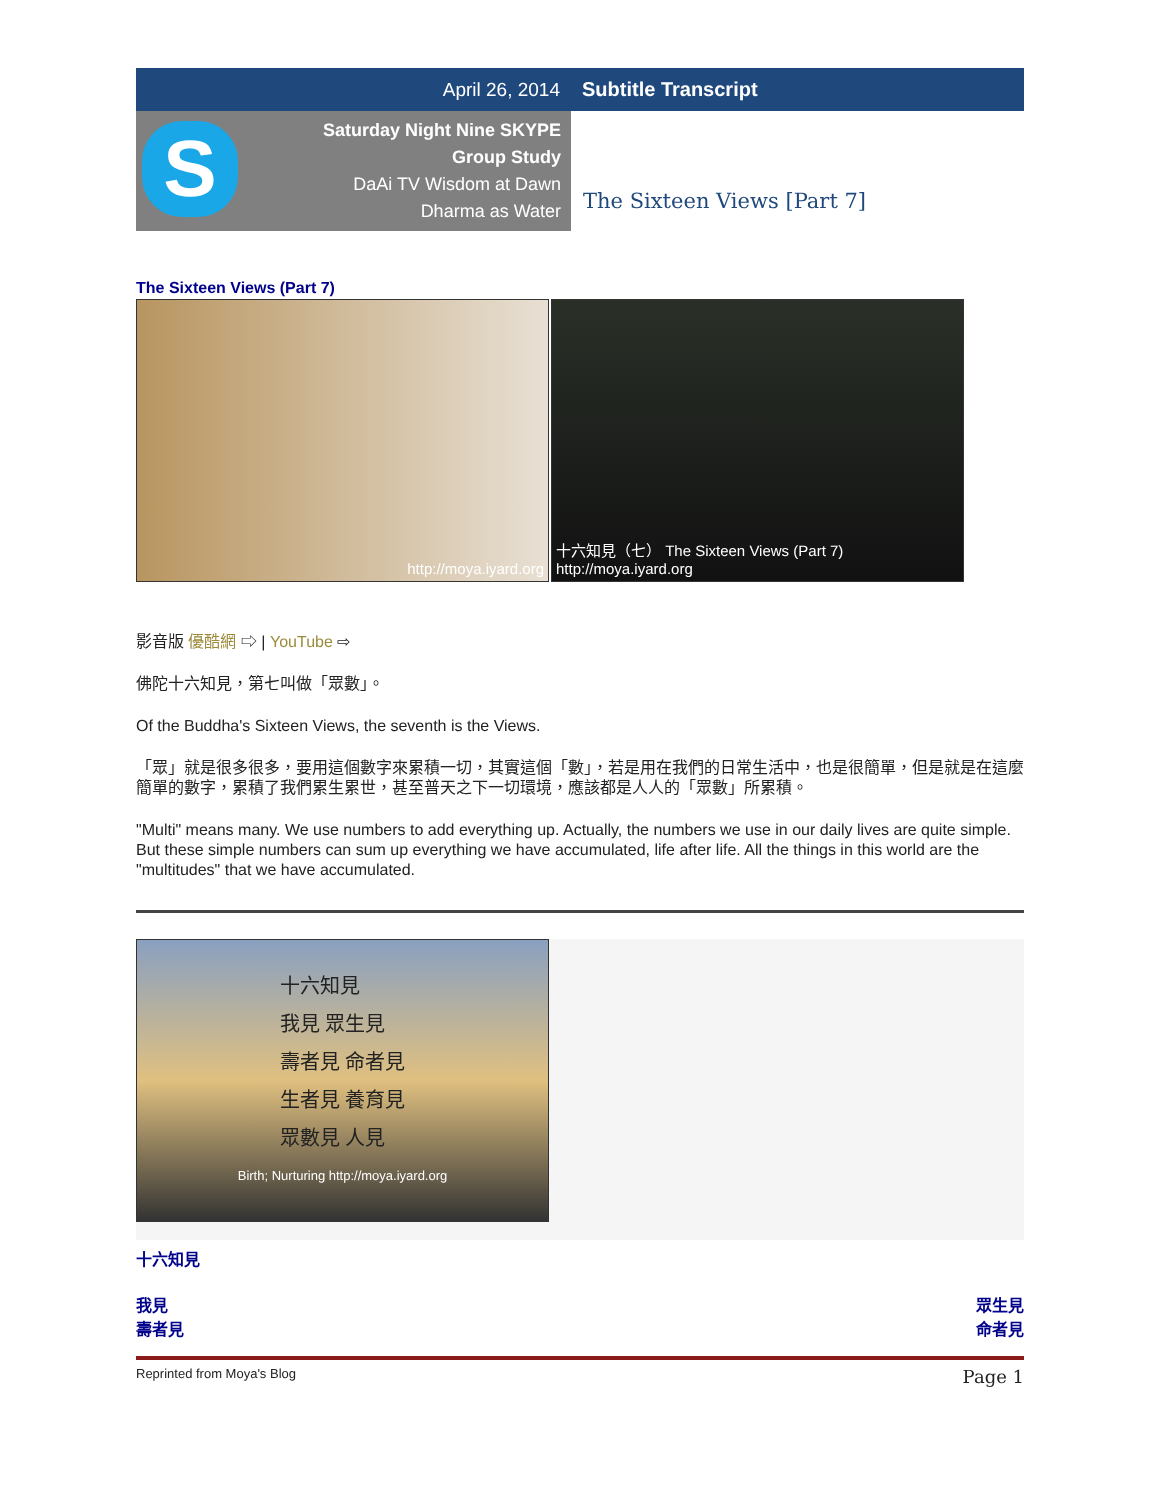April 26, 2014 Subtitle Transcript
S
Saturday Night Nine SKYPE
Group Study
DaAi TV Wisdom at Dawn
Dharma as Water
The Sixteen Views [Part 7]
The Sixteen Views (Part 7)
http://moya.iyard.org 十六知見（七） The Sixteen Views (Part 7) http://moya.iyard.org
影音版 優酷網 ⇨ | YouTube ⇨
佛陀十六知見，第七叫做「眾數」。
Of the Buddha's Sixteen Views, the seventh is the Views.
「眾」就是很多很多，要用這個數字來累積一切，其實這個「數」，若是用在我們的日常生活中，也是很簡單，但是就是在這麼簡單的數字，累積了我們累生累世，甚至普天之下一切環境，應該都是人人的「眾數」所累積。
"Multi" means many. We use numbers to add everything up. Actually, the numbers we use in our daily lives are quite simple. But these simple numbers can sum up everything we have accumulated, life after life. All the things in this world are the "multitudes" that we have accumulated.
十六知見
我見 眾生見
壽者見 命者見
生者見 養育見
眾數見 人見
Birth; Nurturing http://moya.iyard.org
十六知見
我見
壽者見
眾生見
命者見
Reprinted from Moya's Blog Page 1